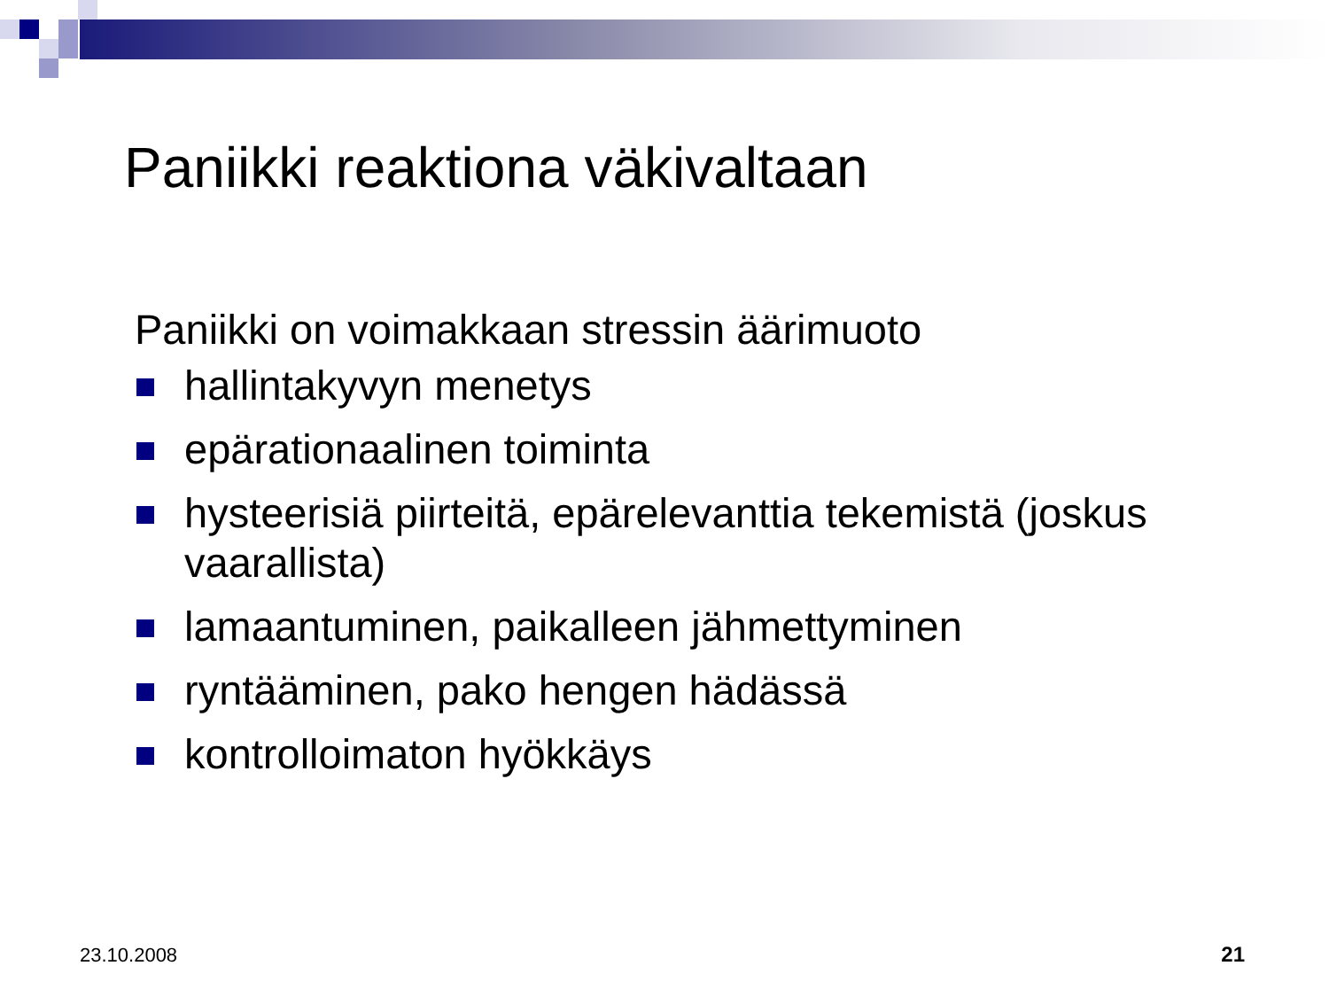Paniikki reaktiona väkivaltaan
Paniikki on voimakkaan stressin äärimuoto
hallintakyvyn menetys
epärationaalinen toiminta
hysteerisiä piirteitä, epärelevanttia tekemistä (joskus vaarallista)
lamaantuminen, paikalleen jähmettyminen
ryntääminen, pako hengen hädässä
kontrolloimaton hyökkäys
23.10.2008 21